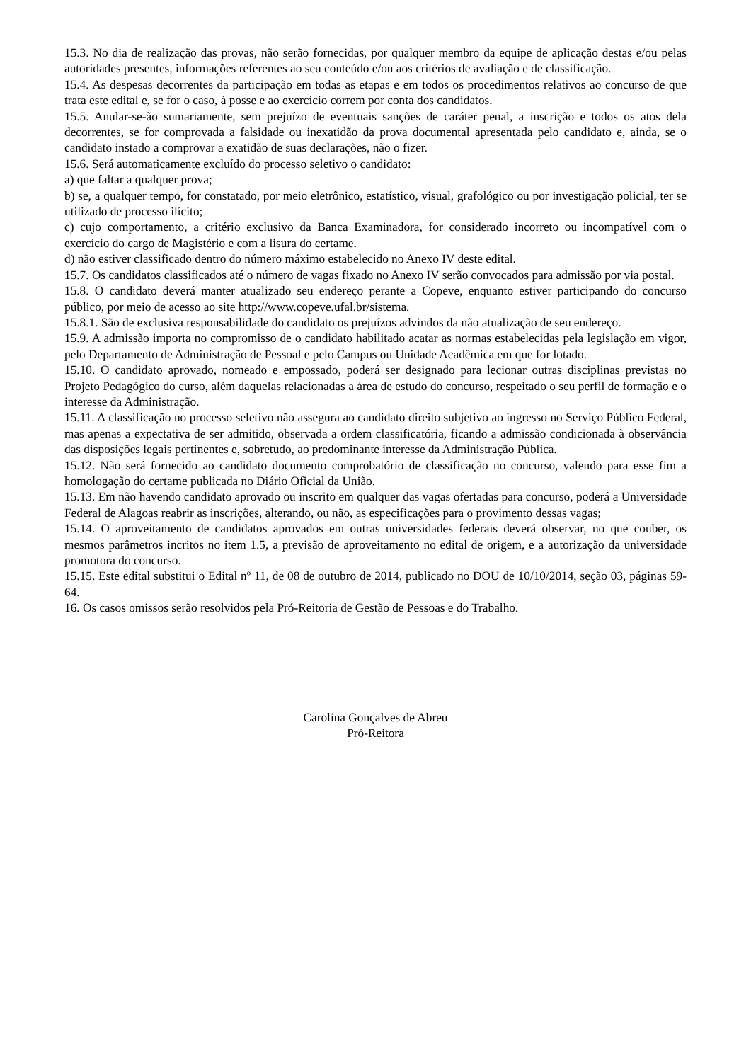15.3. No dia de realização das provas, não serão fornecidas, por qualquer membro da equipe de aplicação destas e/ou pelas autoridades presentes, informações referentes ao seu conteúdo e/ou aos critérios de avaliação e de classificação.
15.4. As despesas decorrentes da participação em todas as etapas e em todos os procedimentos relativos ao concurso de que trata este edital e, se for o caso, à posse e ao exercício correm por conta dos candidatos.
15.5. Anular-se-ão sumariamente, sem prejuízo de eventuais sanções de caráter penal, a inscrição e todos os atos dela decorrentes, se for comprovada a falsidade ou inexatidão da prova documental apresentada pelo candidato e, ainda, se o candidato instado a comprovar a exatidão de suas declarações, não o fizer.
15.6. Será automaticamente excluído do processo seletivo o candidato:
a) que faltar a qualquer prova;
b) se, a qualquer tempo, for constatado, por meio eletrônico, estatístico, visual, grafológico ou por investigação policial, ter se utilizado de processo ilícito;
c) cujo comportamento, a critério exclusivo da Banca Examinadora, for considerado incorreto ou incompatível com o exercício do cargo de Magistério e com a lisura do certame.
d) não estiver classificado dentro do número máximo estabelecido no Anexo IV deste edital.
15.7. Os candidatos classificados até o número de vagas fixado no Anexo IV serão convocados para admissão por via postal.
15.8. O candidato deverá manter atualizado seu endereço perante a Copeve, enquanto estiver participando do concurso público, por meio de acesso ao site http://www.copeve.ufal.br/sistema.
15.8.1. São de exclusiva responsabilidade do candidato os prejuízos advindos da não atualização de seu endereço.
15.9. A admissão importa no compromisso de o candidato habilitado acatar as normas estabelecidas pela legislação em vigor, pelo Departamento de Administração de Pessoal e pelo Campus ou Unidade Acadêmica em que for lotado.
15.10. O candidato aprovado, nomeado e empossado, poderá ser designado para lecionar outras disciplinas previstas no Projeto Pedagógico do curso, além daquelas relacionadas a área de estudo do concurso, respeitado o seu perfil de formação e o interesse da Administração.
15.11. A classificação no processo seletivo não assegura ao candidato direito subjetivo ao ingresso no Serviço Público Federal, mas apenas a expectativa de ser admitido, observada a ordem classificatória, ficando a admissão condicionada à observância das disposições legais pertinentes e, sobretudo, ao predominante interesse da Administração Pública.
15.12. Não será fornecido ao candidato documento comprobatório de classificação no concurso, valendo para esse fim a homologação do certame publicada no Diário Oficial da União.
15.13. Em não havendo candidato aprovado ou inscrito em qualquer das vagas ofertadas para concurso, poderá a Universidade Federal de Alagoas reabrir as inscrições, alterando, ou não, as especificações para o provimento dessas vagas;
15.14. O aproveitamento de candidatos aprovados em outras universidades federais deverá observar, no que couber, os mesmos parâmetros incritos no item 1.5, a previsão de aproveitamento no edital de origem, e a autorização da universidade promotora do concurso.
15.15. Este edital substitui o Edital nº 11, de 08 de outubro de 2014, publicado no DOU de 10/10/2014, seção 03, páginas 59-64.
16. Os casos omissos serão resolvidos pela Pró-Reitoria de Gestão de Pessoas e do Trabalho.
Carolina Gonçalves de Abreu
Pró-Reitora